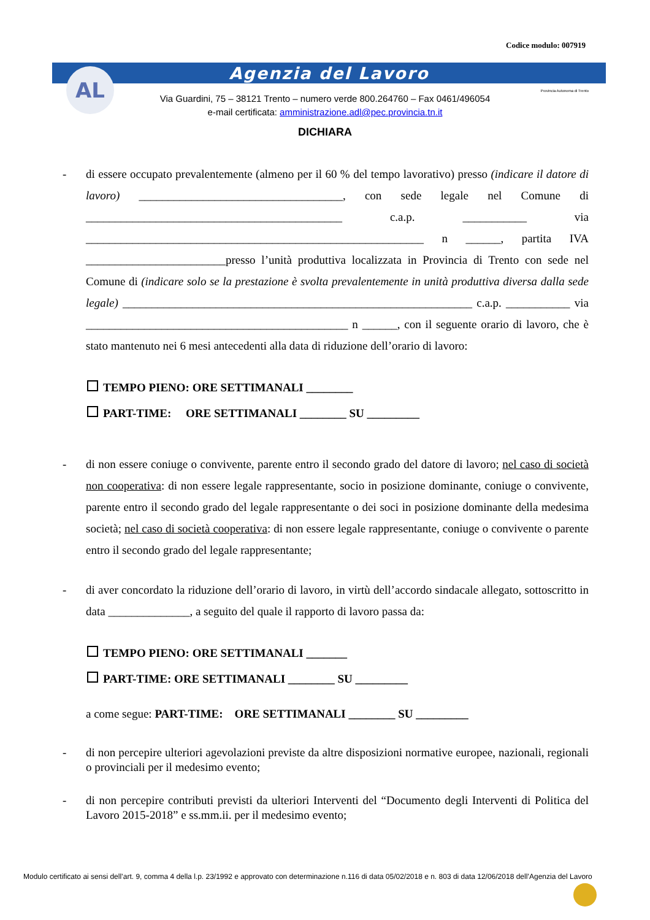Codice modulo: 007919
Agenzia del Lavoro AL
Via Guardini, 75 – 38121 Trento – numero verde 800.264760 – Fax 0461/496054
e-mail certificata: amministrazione.adl@pec.provincia.tn.it
Provincia Autonoma di Trento
DICHIARA
- di essere occupato prevalentemente (almeno per il 60 % del tempo lavorativo) presso (indicare il datore di lavoro) ___________________________________, con sede legale nel Comune di ____________________________________________ c.a.p. ___________ via __________________________________________________________ n ______, partita IVA ________________________presso l’unità produttiva localizzata in Provincia di Trento con sede nel Comune di (indicare solo se la prestazione è svolta prevalentemente in unità produttiva diversa dalla sede legale) ____________________________________________________________ c.a.p. ___________ via _____________________________________________ n ______, con il seguente orario di lavoro, che è stato mantenuto nei 6 mesi antecedenti alla data di riduzione dell’orario di lavoro:
TEMPO PIENO: ORE SETTIMANALI ________
PART-TIME: ORE SETTIMANALI ________ SU _________
- di non essere coniuge o convivente, parente entro il secondo grado del datore di lavoro; nel caso di società non cooperativa: di non essere legale rappresentante, socio in posizione dominante, coniuge o convivente, parente entro il secondo grado del legale rappresentante o dei soci in posizione dominante della medesima società; nel caso di società cooperativa: di non essere legale rappresentante, coniuge o convivente o parente entro il secondo grado del legale rappresentante;
- di aver concordato la riduzione dell’orario di lavoro, in virtù dell’accordo sindacale allegato, sottoscritto in data ______________, a seguito del quale il rapporto di lavoro passa da:
TEMPO PIENO: ORE SETTIMANALI _______
PART-TIME: ORE SETTIMANALI ________ SU _________
a come segue: PART-TIME: ORE SETTIMANALI ________ SU _________
- di non percepire ulteriori agevolazioni previste da altre disposizioni normative europee, nazionali, regionali o provinciali per il medesimo evento;
- di non percepire contributi previsti da ulteriori Interventi del “Documento degli Interventi di Politica del Lavoro 2015-2018” e ss.mm.ii. per il medesimo evento;
Modulo certificato ai sensi dell’art. 9, comma 4 della l.p. 23/1992 e approvato con determinazione n.116 di data 05/02/2018 e n. 803 di data 12/06/2018 dell’Agenzia del Lavoro